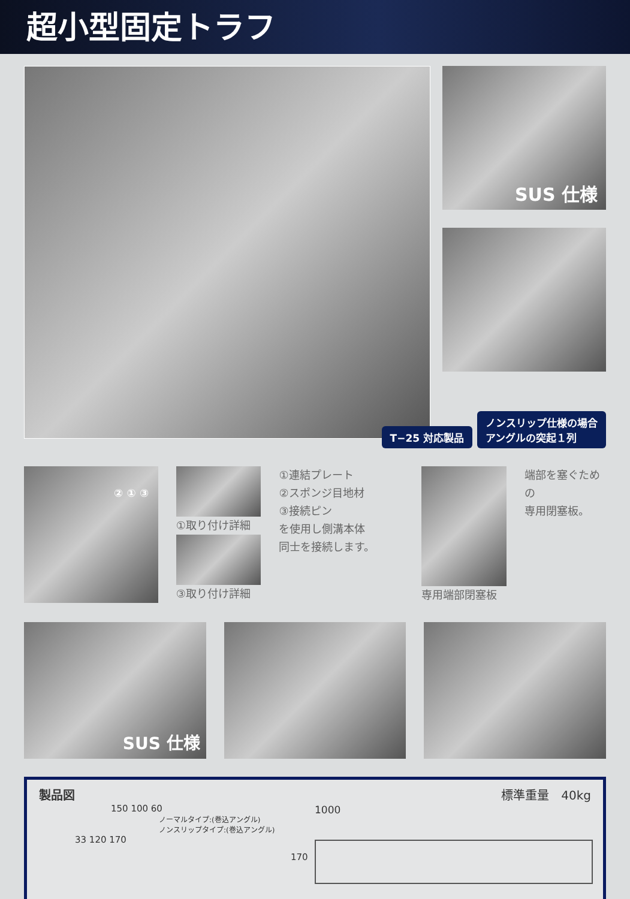超小型固定トラフ
SUS 仕様
T−25 対応製品 ノンスリップ仕様の場合
アングルの突起１列
② ① ③
①取り付け詳細
③取り付け詳細
①連結プレート
②スポンジ目地材
③接続ピン
を使用し側溝本体
同士を接続します。
専用端部閉塞板 端部を塞ぐための
専用閉塞板。
SUS 仕様
製品図 標準重量　40kg
150 100 60
ノーマルタイプ:(巻込アングル)
ノンスリップタイプ:(巻込アングル)
33 120 170
1000
170